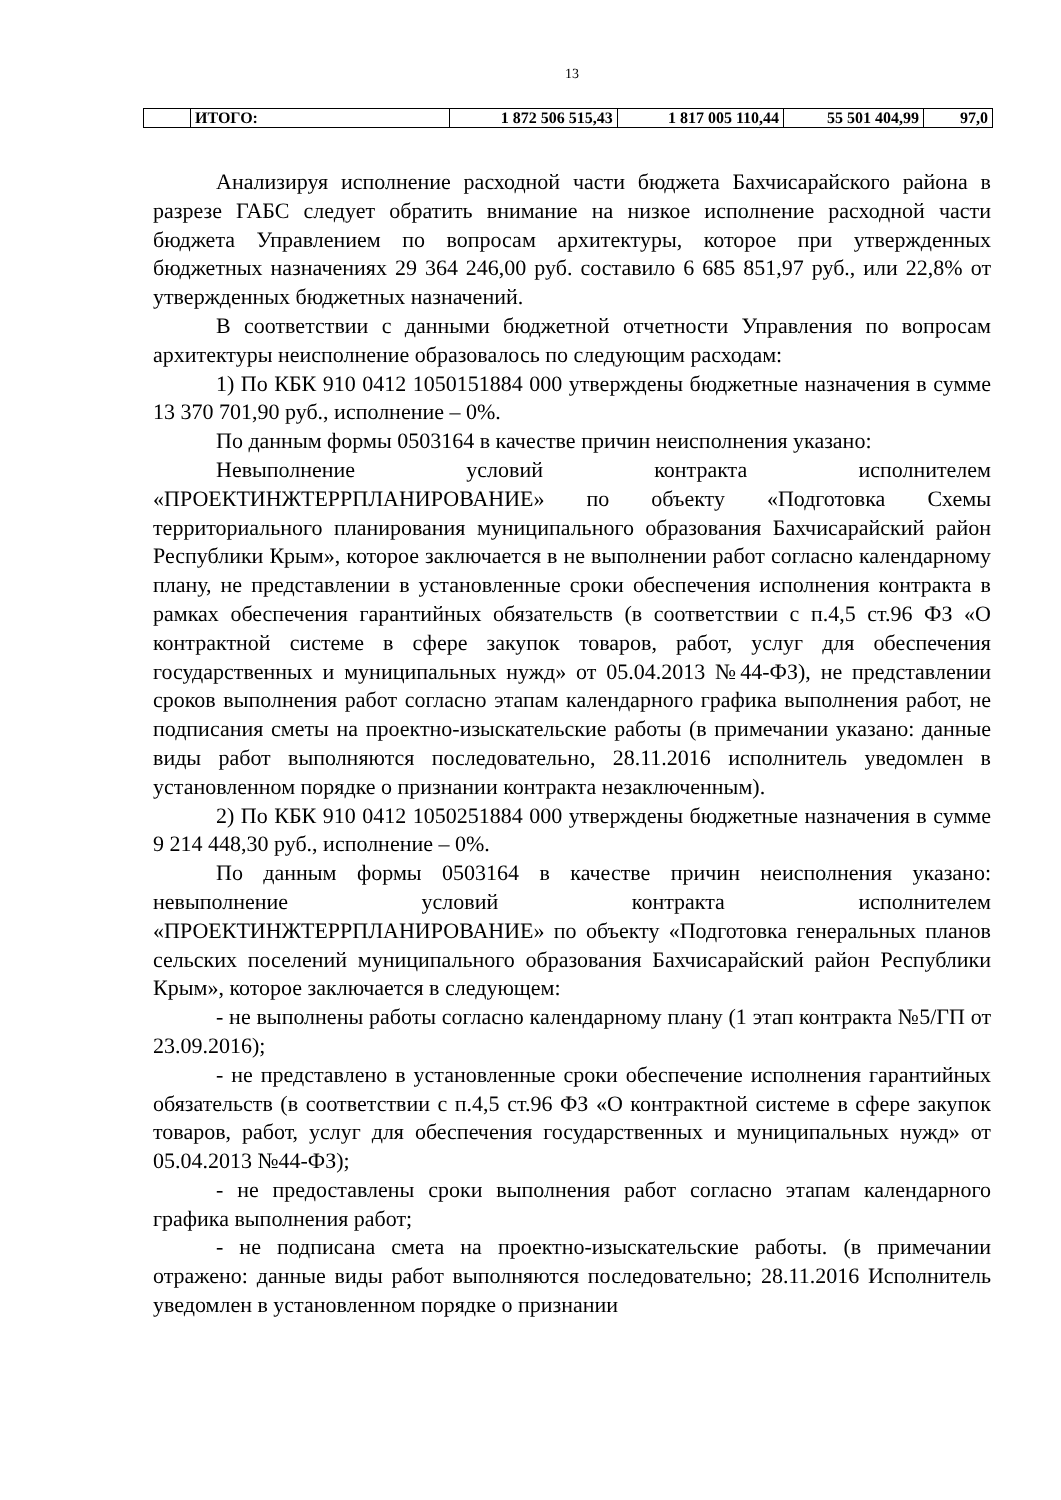13
| | ИТОГО: | 1 872 506 515,43 | 1 817 005 110,44 | 55 501 404,99 | 97,0 |
Анализируя исполнение расходной части бюджета Бахчисарайского района в разрезе ГАБС следует обратить внимание на низкое исполнение расходной части бюджета Управлением по вопросам архитектуры, которое при утвержденных бюджетных назначениях 29 364 246,00 руб. составило 6 685 851,97 руб., или 22,8% от утвержденных бюджетных назначений.
В соответствии с данными бюджетной отчетности Управления по вопросам архитектуры неисполнение образовалось по следующим расходам:
1) По КБК 910 0412 1050151884 000 утверждены бюджетные назначения в сумме 13 370 701,90 руб., исполнение – 0%.
По данным формы 0503164 в качестве причин неисполнения указано:
Невыполнение условий контракта исполнителем «ПРОЕКТИНЖТЕРРПЛАНИРОВАНИЕ» по объекту «Подготовка Схемы территориального планирования муниципального образования Бахчисарайский район Республики Крым», которое заключается в не выполнении работ согласно календарному плану, не представлении в установленные сроки обеспечения исполнения контракта в рамках обеспечения гарантийных обязательств (в соответствии с п.4,5 ст.96 ФЗ «О контрактной системе в сфере закупок товаров, работ, услуг для обеспечения государственных и муниципальных нужд» от 05.04.2013 №44-ФЗ), не представлении сроков выполнения работ согласно этапам календарного графика выполнения работ, не подписания сметы на проектно-изыскательские работы (в примечании указано: данные виды работ выполняются последовательно, 28.11.2016 исполнитель уведомлен в установленном порядке о признании контракта незаключенным).
2) По КБК 910 0412 1050251884 000 утверждены бюджетные назначения в сумме 9 214 448,30 руб., исполнение – 0%.
По данным формы 0503164 в качестве причин неисполнения указано: невыполнение условий контракта исполнителем «ПРОЕКТИНЖТЕРРПЛАНИРОВАНИЕ» по объекту «Подготовка генеральных планов сельских поселений муниципального образования Бахчисарайский район Республики Крым», которое заключается в следующем:
- не выполнены работы согласно календарному плану (1 этап контракта №5/ГП от 23.09.2016);
- не представлено в установленные сроки обеспечение исполнения гарантийных обязательств (в соответствии с п.4,5 ст.96 ФЗ «О контрактной системе в сфере закупок товаров, работ, услуг для обеспечения государственных и муниципальных нужд» от 05.04.2013 №44-ФЗ);
- не предоставлены сроки выполнения работ согласно этапам календарного графика выполнения работ;
- не подписана смета на проектно-изыскательские работы. (в примечании отражено: данные виды работ выполняются последовательно; 28.11.2016 Исполнитель уведомлен в установленном порядке о признании